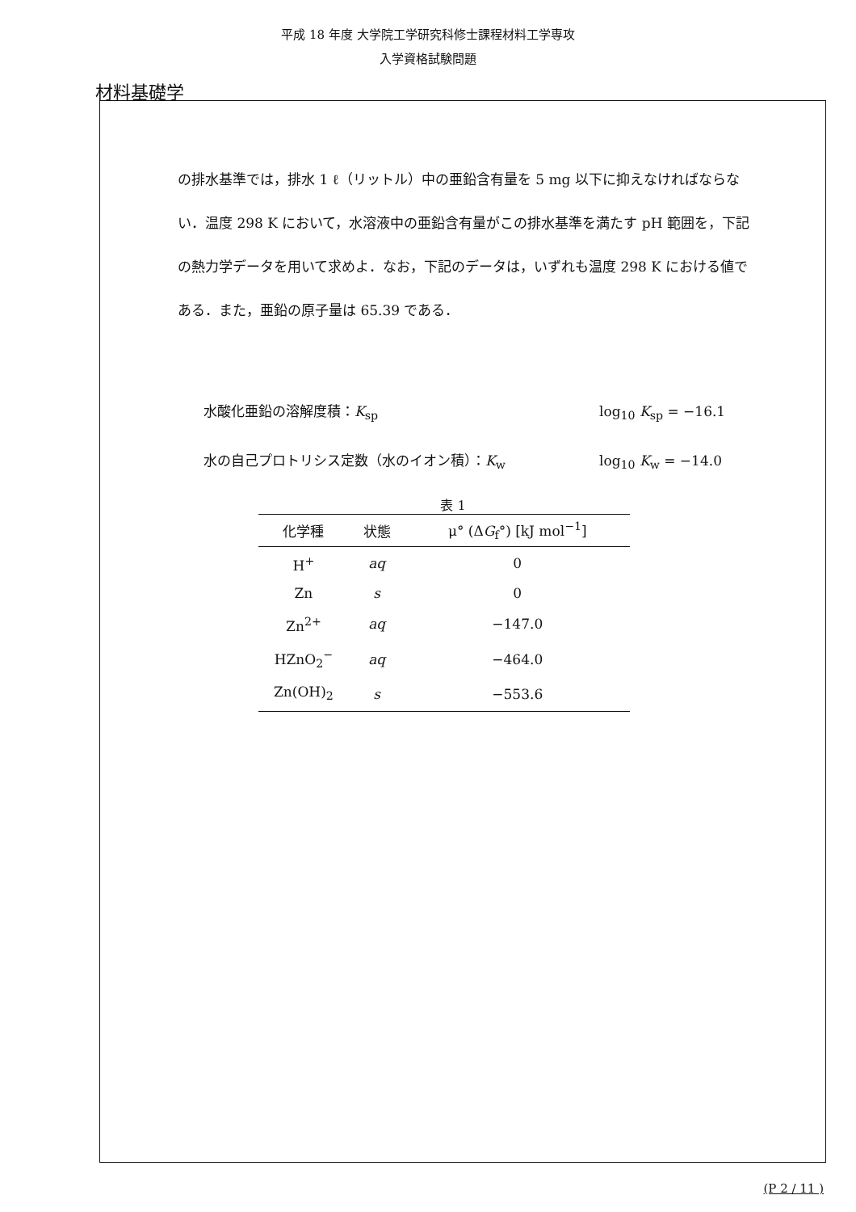平成 18 年度 大学院工学研究科修士課程材料工学専攻
入学資格試験問題
材料基礎学
の排水基準では，排水 1 ℓ（リットル）中の亜鉛含有量を 5 mg 以下に抑えなければならない．温度 298 K において，水溶液中の亜鉛含有量がこの排水基準を満たす pH 範囲を，下記の熱力学データを用いて求めよ．なお，下記のデータは，いずれも温度 298 K における値である．また，亜鉛の原子量は 65.39 である．
水酸化亜鉛の溶解度積：K<sub>sp</sub> log<sub>10</sub> K<sub>sp</sub> = −16.1
水の自己プロトリシス定数（水のイオン積）：K<sub>w</sub> log<sub>10</sub> K<sub>w</sub> = −14.0
表 1
| 化学種 | 状態 | μ° (Δ G<sub>f</sub>°) [kJ mol<sup>−1</sup>] |
| --- | --- | --- |
| H<sup>+</sup> | aq | 0 |
| Zn | s | 0 |
| Zn<sup>2+</sup> | aq | −147.0 |
| HZnO<sub>2</sub><sup>−</sup> | aq | −464.0 |
| Zn(OH)<sub>2</sub> | s | −553.6 |
(P 2 / 11 )